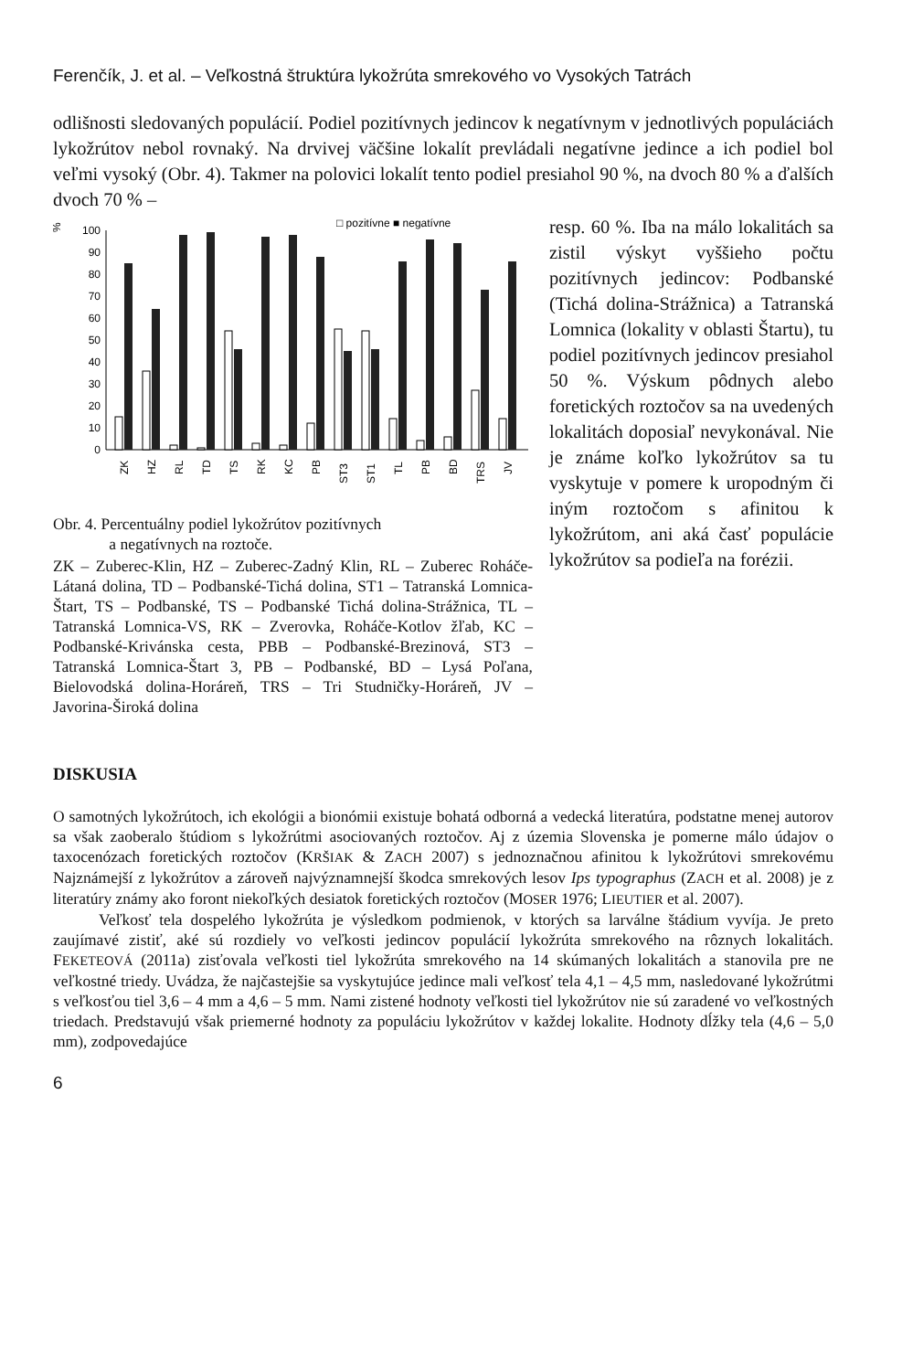Ferenčík, J. et al. – Veľkostná štruktúra lykožrúta smrekového vo Vysokých Tatrách
odlišnosti sledovaných populácií. Podiel pozitívnych jedincov k negatívnym v jednotlivých populáciách lykožrútov nebol rovnaký. Na drvivej väčšine lokalít prevládali negatívne jedince a ich podiel bol veľmi vysoký (Obr. 4). Takmer na polovici lokalít tento podiel presiahol 90 %, na dvoch 80 % a ďalších dvoch 70 % –
%
100
90
80
70
60
50
40
30
20
10
0
□ pozitívne ■ negatívne
ZK
HZ
RL
TD
TS
RK
KC
PB
ST3
ST1
TL
PB
BD
TRS
JV
Obr. 4. Percentuálny podiel lykožrútov pozitívnych
a negatívnych na roztoče.
ZK – Zuberec-Klin, HZ – Zuberec-Zadný Klin, RL – Zuberec Roháče-Látaná dolina, TD – Podbanské-Tichá dolina, ST1 – Tatranská Lomnica-Štart, TS – Podbanské, TS – Podbanské Tichá dolina-Strážnica, TL – Tatranská Lomnica-VS, RK – Zverovka, Roháče-Kotlov žľab, KC – Podbanské-Krivánska cesta, PBB – Podbanské-Brezinová, ST3 – Tatranská Lomnica-Štart 3, PB – Podbanské, BD – Lysá Poľana, Bielovodská dolina-Horáreň, TRS – Tri Studničky-Horáreň, JV – Javorina-Široká dolina
resp. 60 %. Iba na málo lokalitách sa zistil výskyt vyššieho počtu pozitívnych jedincov: Podbanské (Tichá dolina-Strážnica) a Tatranská Lomnica (lokality v oblasti Štartu), tu podiel pozitívnych jedincov presiahol 50 %. Výskum pôdnych alebo foretických roztočov sa na uvedených lokalitách doposiaľ nevykonával. Nie je známe koľko lykožrútov sa tu vyskytuje v pomere k uropodným či iným roztočom s afinitou k lykožrútom, ani aká časť populácie lykožrútov sa podieľa na forézii.
DISKUSIA
O samotných lykožrútoch, ich ekológii a bionómii existuje bohatá odborná a vedecká literatúra, podstatne menej autorov sa však zaoberalo štúdiom s lykožrútmi asociovaných roztočov. Aj z územia Slovenska je pomerne málo údajov o taxocenózach foretických roztočov (KRŠIAK & ZACH 2007) s jednoznačnou afinitou k lykožrútovi smrekovému Najznámejší z lykožrútov a zároveň najvýznamnejší škodca smrekových lesov Ips typographus (ZACH et al. 2008) je z literatúry známy ako foront niekoľkých desiatok foretických roztočov (MOSER 1976; LIEUTIER et al. 2007).
Veľkosť tela dospelého lykožrúta je výsledkom podmienok, v ktorých sa larválne štádium vyvíja. Je preto zaujímavé zistiť, aké sú rozdiely vo veľkosti jedincov populácií lykožrúta smrekového na rôznych lokalitách. FEKETEOVÁ (2011a) zisťovala veľkosti tiel lykožrúta smrekového na 14 skúmaných lokalitách a stanovila pre ne veľkostné triedy. Uvádza, že najčastejšie sa vyskytujúce jedince mali veľkosť tela 4,1 – 4,5 mm, nasledované lykožrútmi s veľkosťou tiel 3,6 – 4 mm a 4,6 – 5 mm. Nami zistené hodnoty veľkosti tiel lykožrútov nie sú zaradené vo veľkostných triedach. Predstavujú však priemerné hodnoty za populáciu lykožrútov v každej lokalite. Hodnoty dĺžky tela (4,6 – 5,0 mm), zodpovedajúce
6